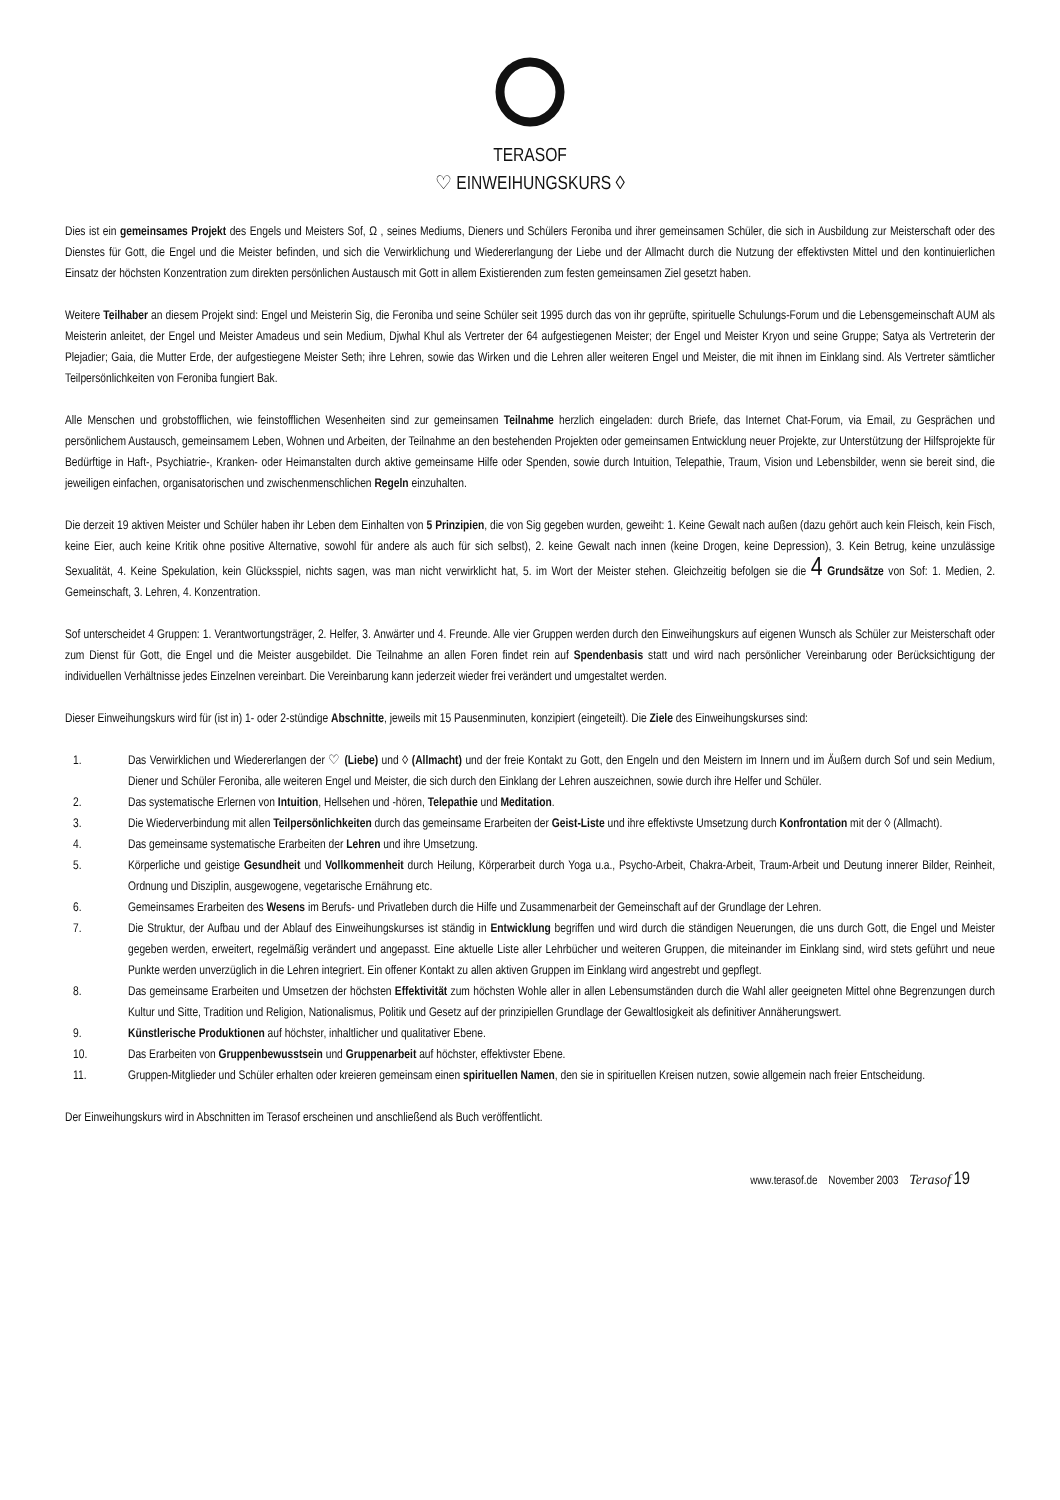TERASOF
♡ EINWEIHUNGSKURS ◊
Dies ist ein gemeinsames Projekt des Engels und Meisters Sof, Ω , seines Mediums, Dieners und Schülers Feroniba und ihrer gemeinsamen Schüler, die sich in Ausbildung zur Meisterschaft oder des Dienstes für Gott, die Engel und die Meister befinden, und sich die Verwirklichung und Wiedererlangung der Liebe und der Allmacht durch die Nutzung der effektivsten Mittel und den kontinuierlichen Einsatz der höchsten Konzentration zum direkten persönlichen Austausch mit Gott in allem Existierenden zum festen gemeinsamen Ziel gesetzt haben.
Weitere Teilhaber an diesem Projekt sind: Engel und Meisterin Sig, die Feroniba und seine Schüler seit 1995 durch das von ihr geprüfte, spirituelle Schulungs-Forum und die Lebensgemeinschaft AUM als Meisterin anleitet, der Engel und Meister Amadeus und sein Medium, Djwhal Khul als Vertreter der 64 aufgestiegenen Meister; der Engel und Meister Kryon und seine Gruppe; Satya als Vertreterin der Plejadier; Gaia, die Mutter Erde, der aufgestiegene Meister Seth; ihre Lehren, sowie das Wirken und die Lehren aller weiteren Engel und Meister, die mit ihnen im Einklang sind. Als Vertreter sämtlicher Teilpersönlichkeiten von Feroniba fungiert Bak.
Alle Menschen und grobstofflichen, wie feinstofflichen Wesenheiten sind zur gemeinsamen Teilnahme herzlich eingeladen: durch Briefe, das Internet Chat-Forum, via Email, zu Gesprächen und persönlichem Austausch, gemeinsamem Leben, Wohnen und Arbeiten, der Teilnahme an den bestehenden Projekten oder gemeinsamen Entwicklung neuer Projekte, zur Unterstützung der Hilfsprojekte für Bedürftige in Haft-, Psychiatrie-, Kranken- oder Heimanstalten durch aktive gemeinsame Hilfe oder Spenden, sowie durch Intuition, Telepathie, Traum, Vision und Lebensbilder, wenn sie bereit sind, die jeweiligen einfachen, organisatorischen und zwischenmenschlichen Regeln einzuhalten.
Die derzeit 19 aktiven Meister und Schüler haben ihr Leben dem Einhalten von 5 Prinzipien, die von Sig gegeben wurden, geweiht: 1. Keine Gewalt nach außen (dazu gehört auch kein Fleisch, kein Fisch, keine Eier, auch keine Kritik ohne positive Alternative, sowohl für andere als auch für sich selbst), 2. keine Gewalt nach innen (keine Drogen, keine Depression), 3. Kein Betrug, keine unzulässige Sexualität, 4. Keine Spekulation, kein Glücksspiel, nichts sagen, was man nicht verwirklicht hat, 5. im Wort der Meister stehen. Gleichzeitig befolgen sie die 4 Grundsätze von Sof: 1. Medien, 2. Gemeinschaft, 3. Lehren, 4. Konzentration.
Sof unterscheidet 4 Gruppen: 1. Verantwortungsträger, 2. Helfer, 3. Anwärter und 4. Freunde. Alle vier Gruppen werden durch den Einweihungskurs auf eigenen Wunsch als Schüler zur Meisterschaft oder zum Dienst für Gott, die Engel und die Meister ausgebildet. Die Teilnahme an allen Foren findet rein auf Spendenbasis statt und wird nach persönlicher Vereinbarung oder Berücksichtigung der individuellen Verhältnisse jedes Einzelnen vereinbart. Die Vereinbarung kann jederzeit wieder frei verändert und umgestaltet werden.
Dieser Einweihungskurs wird für (ist in) 1- oder 2-stündige Abschnitte, jeweils mit 15 Pausenminuten, konzipiert (eingeteilt). Die Ziele des Einweihungskurses sind:
1. Das Verwirklichen und Wiedererlangen der ♡ (Liebe) und ◊ (Allmacht) und der freie Kontakt zu Gott, den Engeln und den Meistern im Innern und im Äußern durch Sof und sein Medium, Diener und Schüler Feroniba, alle weiteren Engel und Meister, die sich durch den Einklang der Lehren auszeichnen, sowie durch ihre Helfer und Schüler.
2. Das systematische Erlernen von Intuition, Hellsehen und -hören, Telepathie und Meditation.
3. Die Wiederverbindung mit allen Teilpersönlichkeiten durch das gemeinsame Erarbeiten der Geist-Liste und ihre effektivste Umsetzung durch Konfrontation mit der ◊ (Allmacht).
4. Das gemeinsame systematische Erarbeiten der Lehren und ihre Umsetzung.
5. Körperliche und geistige Gesundheit und Vollkommenheit durch Heilung, Körperarbeit durch Yoga u.a., Psycho-Arbeit, Chakra-Arbeit, Traum-Arbeit und Deutung innerer Bilder, Reinheit, Ordnung und Disziplin, ausgewogene, vegetarische Ernährung etc.
6. Gemeinsames Erarbeiten des Wesens im Berufs- und Privatleben durch die Hilfe und Zusammenarbeit der Gemeinschaft auf der Grundlage der Lehren.
7. Die Struktur, der Aufbau und der Ablauf des Einweihungskurses ist ständig in Entwicklung begriffen und wird durch die ständigen Neuerungen, die uns durch Gott, die Engel und Meister gegeben werden, erweitert, regelmäßig verändert und angepasst. Eine aktuelle Liste aller Lehrbücher und weiteren Gruppen, die miteinander im Einklang sind, wird stets geführt und neue Punkte werden unverzüglich in die Lehren integriert. Ein offener Kontakt zu allen aktiven Gruppen im Einklang wird angestrebt und gepflegt.
8. Das gemeinsame Erarbeiten und Umsetzen der höchsten Effektivität zum höchsten Wohle aller in allen Lebensumständen durch die Wahl aller geeigneten Mittel ohne Begrenzungen durch Kultur und Sitte, Tradition und Religion, Nationalismus, Politik und Gesetz auf der prinzipiellen Grundlage der Gewaltlosigkeit als definitiver Annäherungswert.
9. Künstlerische Produktionen auf höchster, inhaltlicher und qualitativer Ebene.
10. Das Erarbeiten von Gruppenbewusstsein und Gruppenarbeit auf höchster, effektivster Ebene.
11. Gruppen-Mitglieder und Schüler erhalten oder kreieren gemeinsam einen spirituellen Namen, den sie in spirituellen Kreisen nutzen, sowie allgemein nach freier Entscheidung.
Der Einweihungskurs wird in Abschnitten im Terasof erscheinen und anschließend als Buch veröffentlicht.
www.terasof.de November 2003 Terasof 19